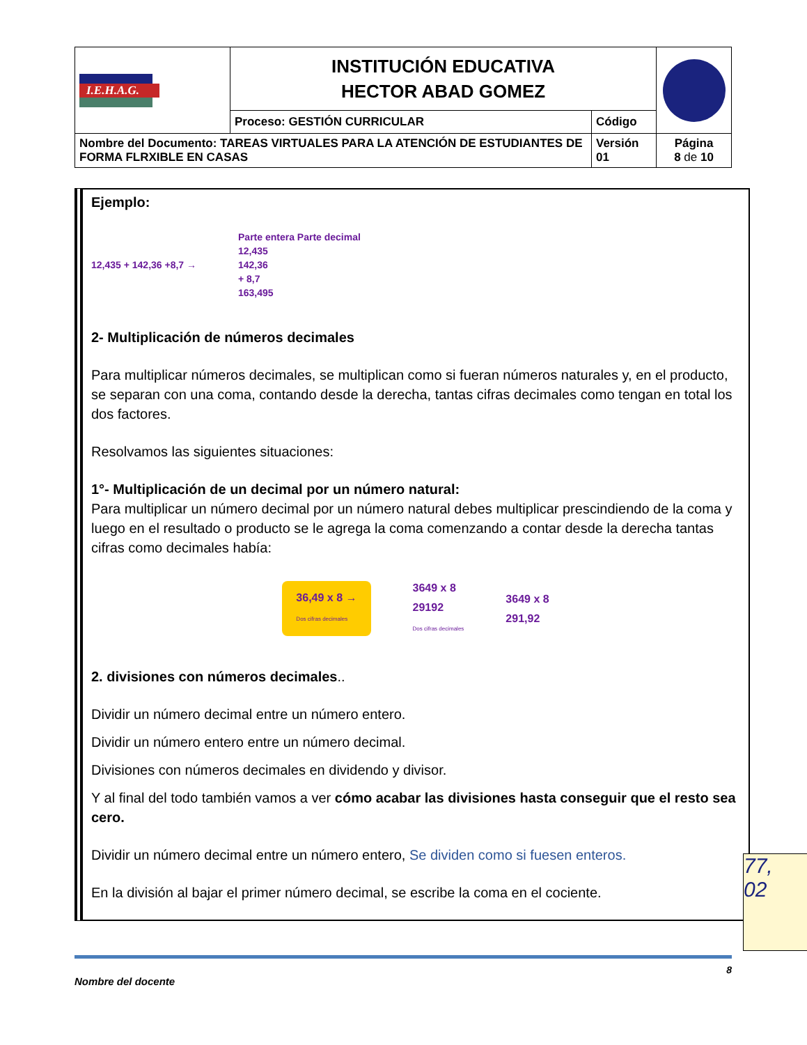| I.E.H.A.G. | INSTITUCIÓN EDUCATIVA HECTOR ABAD GOMEZ | | |
| | Proceso: GESTIÓN CURRICULAR | Código | |
| Nombre del Documento: TAREAS VIRTUALES PARA LA ATENCIÓN DE ESTUDIANTES DE FORMA FLRXIBLE EN CASAS | | Versión 01 | Página 8 de 10 |
Ejemplo:
12,435 + 142,36 +8,7 → Parte entera Parte decimal
12,435
142,36
+ 8,7
163,495
2- Multiplicación de números decimales
Para multiplicar números decimales, se multiplican como si fueran números naturales y, en el producto, se separan con una coma, contando desde la derecha, tantas cifras decimales como tengan en total los dos factores.
Resolvamos las siguientes situaciones:
1°- Multiplicación de un decimal por un número natural:
Para multiplicar un número decimal por un número natural debes multiplicar prescindiendo de la coma y luego en el resultado o producto se le agrega la coma comenzando a contar desde la derecha tantas cifras como decimales había:
36,49 x 8 →
Dos cifras decimales 3649 x 8
29192
Dos cifras decimales 3649 x 8
291,92
2. divisiones con números decimales..
Dividir un número decimal entre un número entero.
Dividir un número entero entre un número decimal.
Divisiones con números decimales en dividendo y divisor.
Y al final del todo también vamos a ver cómo acabar las divisiones hasta conseguir que el resto sea cero.
Dividir un número decimal entre un número entero, Se dividen como si fuesen enteros.
En la división al bajar el primer número decimal, se escribe la coma en el cociente.
77,
02
8
Nombre del docente